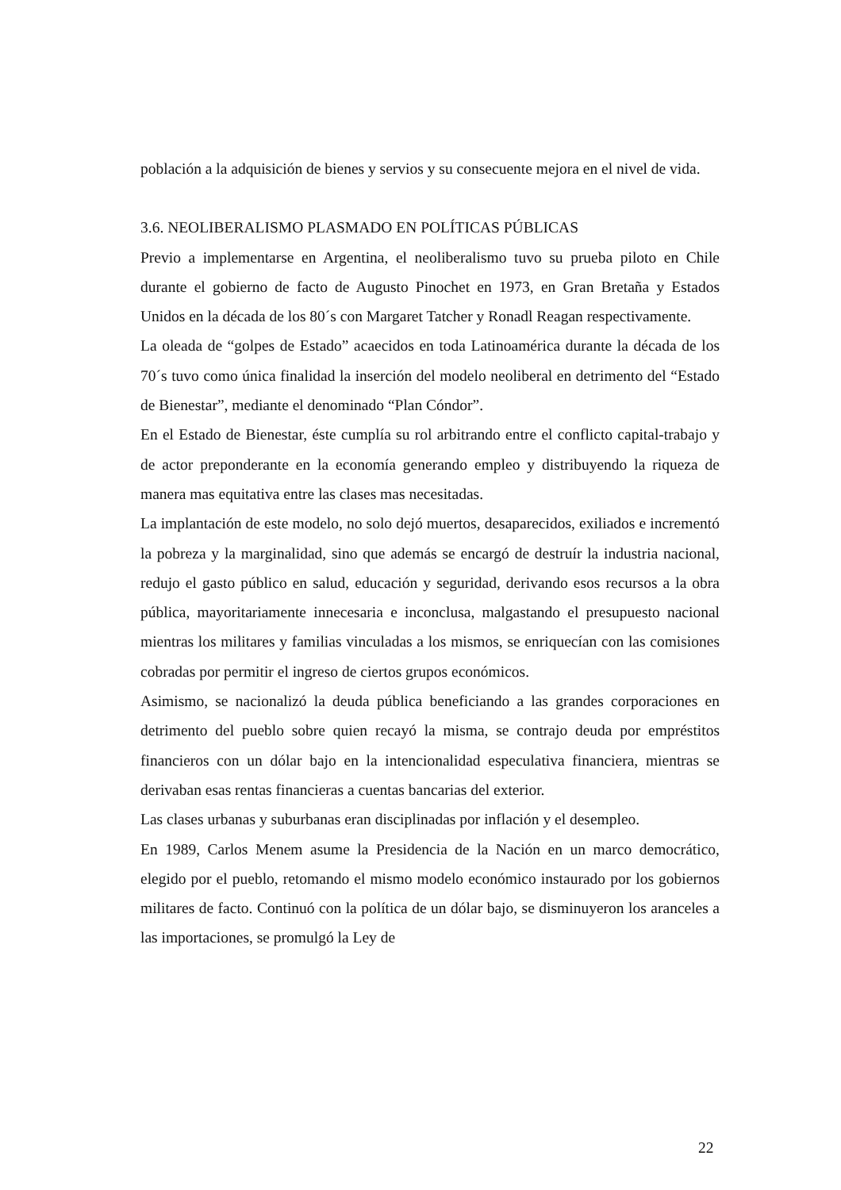población a la adquisición de bienes y servios y su consecuente mejora en el nivel de vida.
3.6. NEOLIBERALISMO PLASMADO EN POLÍTICAS PÚBLICAS
Previo a implementarse en Argentina, el neoliberalismo tuvo su prueba piloto en Chile durante el gobierno de facto de Augusto Pinochet en 1973, en Gran Bretaña y Estados Unidos en la década de los 80´s con Margaret Tatcher y Ronadl Reagan respectivamente.
La oleada de “golpes de Estado” acaecidos en toda Latinoamérica durante la década de los 70´s tuvo como única finalidad la inserción del modelo neoliberal en detrimento del “Estado de Bienestar”, mediante el denominado “Plan Cóndor”.
En el Estado de Bienestar, éste cumplía su rol arbitrando entre el conflicto capital-trabajo y de actor preponderante en la economía generando empleo y distribuyendo la riqueza de manera mas equitativa entre las clases mas necesitadas.
La implantación de este modelo, no solo dejó muertos, desaparecidos, exiliados e incrementó la pobreza y la marginalidad, sino que además se encargó de destruír la industria nacional, redujo el gasto público en salud, educación y seguridad, derivando esos recursos a la obra pública, mayoritariamente innecesaria e inconclusa, malgastando el presupuesto nacional mientras los militares y familias vinculadas a los mismos, se enriquecían con las comisiones cobradas por permitir el ingreso de ciertos grupos económicos.
Asimismo, se nacionalizó la deuda pública beneficiando a las grandes corporaciones en detrimento del pueblo sobre quien recayó la misma, se contrajo deuda por empréstitos financieros con un dólar bajo en la intencionalidad especulativa financiera, mientras se derivaban esas rentas financieras a cuentas bancarias del exterior.
Las clases urbanas y suburbanas eran disciplinadas por inflación y el desempleo.
En 1989, Carlos Menem asume la Presidencia de la Nación en un marco democrático, elegido por el pueblo, retomando el mismo modelo económico instaurado por los gobiernos militares de facto. Continuó con la política de un dólar bajo, se disminuyeron los aranceles a las importaciones, se promulgó la Ley de
22